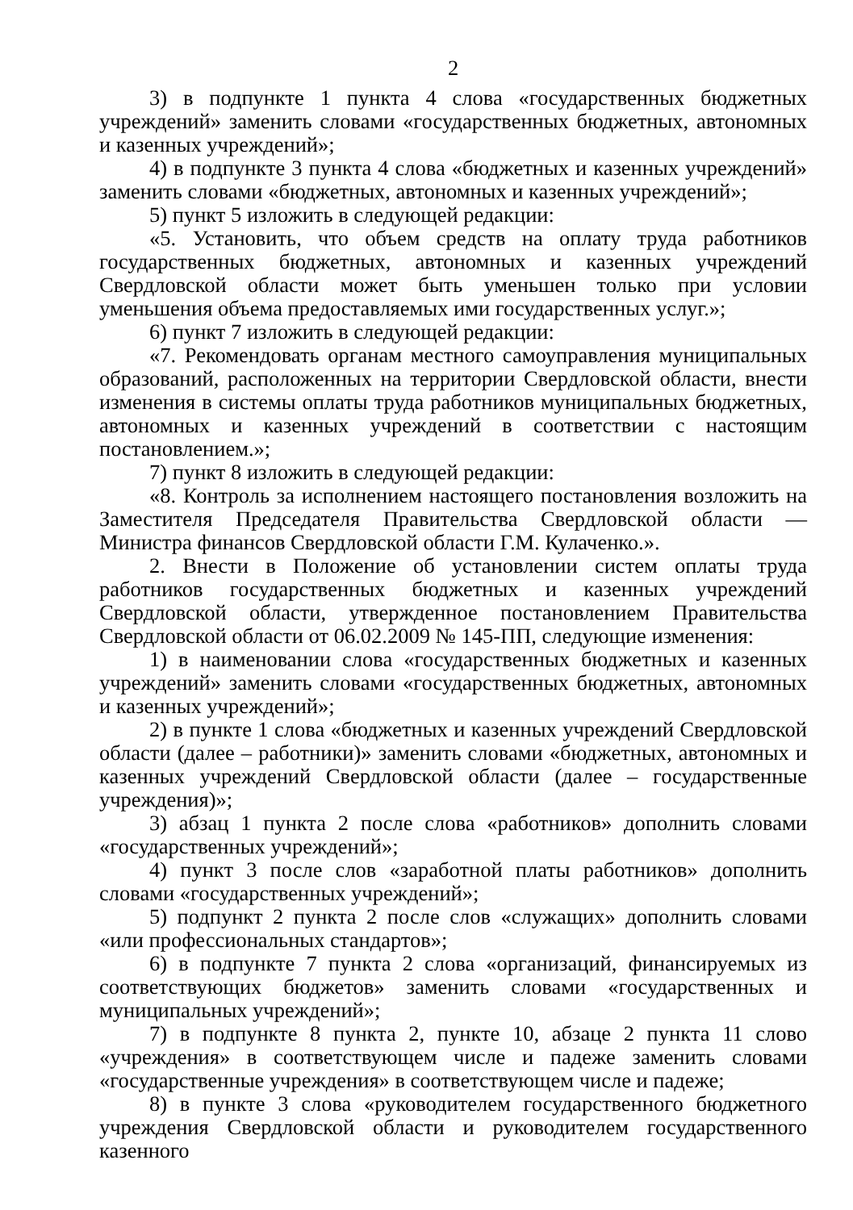2
3) в подпункте 1 пункта 4 слова «государственных бюджетных учреждений» заменить словами «государственных бюджетных, автономных и казенных учреждений»;
4) в подпункте 3 пункта 4 слова «бюджетных и казенных учреждений» заменить словами «бюджетных, автономных и казенных учреждений»;
5) пункт 5 изложить в следующей редакции:
«5. Установить, что объем средств на оплату труда работников государственных бюджетных, автономных и казенных учреждений Свердловской области может быть уменьшен только при условии уменьшения объема предоставляемых ими государственных услуг.»;
6) пункт 7 изложить в следующей редакции:
«7. Рекомендовать органам местного самоуправления муниципальных образований, расположенных на территории Свердловской области, внести изменения в системы оплаты труда работников муниципальных бюджетных, автономных и казенных учреждений в соответствии с настоящим постановлением.»;
7) пункт 8 изложить в следующей редакции:
«8. Контроль за исполнением настоящего постановления возложить на Заместителя Председателя Правительства Свердловской области — Министра финансов Свердловской области Г.М. Кулаченко.».
2. Внести в Положение об установлении систем оплаты труда работников государственных бюджетных и казенных учреждений Свердловской области, утвержденное постановлением Правительства Свердловской области от 06.02.2009 № 145-ПП, следующие изменения:
1) в наименовании слова «государственных бюджетных и казенных учреждений» заменить словами «государственных бюджетных, автономных и казенных учреждений»;
2) в пункте 1 слова «бюджетных и казенных учреждений Свердловской области (далее – работники)» заменить словами «бюджетных, автономных и казенных учреждений Свердловской области (далее – государственные учреждения)»;
3) абзац 1 пункта 2 после слова «работников» дополнить словами «государственных учреждений»;
4) пункт 3 после слов «заработной платы работников» дополнить словами «государственных учреждений»;
5) подпункт 2 пункта 2 после слов «служащих» дополнить словами «или профессиональных стандартов»;
6) в подпункте 7 пункта 2 слова «организаций, финансируемых из соответствующих бюджетов» заменить словами «государственных и муниципальных учреждений»;
7) в подпункте 8 пункта 2, пункте 10, абзаце 2 пункта 11 слово «учреждения» в соответствующем числе и падеже заменить словами «государственные учреждения» в соответствующем числе и падеже;
8) в пункте 3 слова «руководителем государственного бюджетного учреждения Свердловской области и руководителем государственного казенного